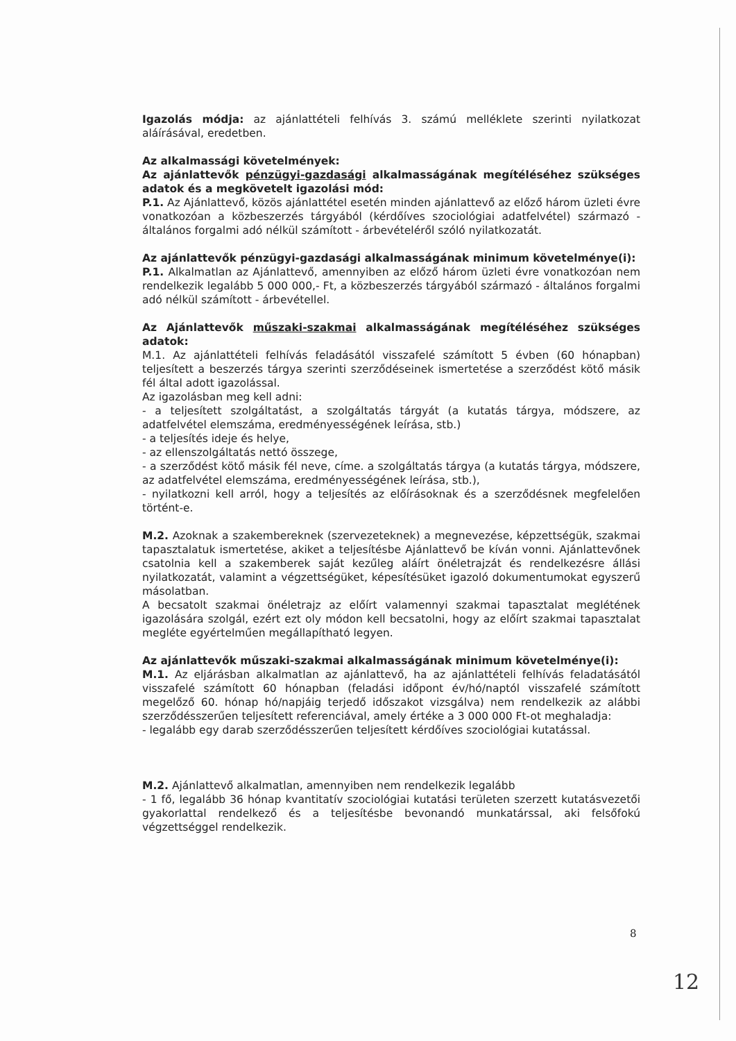Igazolás módja: az ajánlattételi felhívás 3. számú melléklete szerinti nyilatkozat aláírásával, eredetben.
Az alkalmassági követelmények:
Az ajánlattevők pénzügyi-gazdasági alkalmasságának megítéléséhez szükséges adatok és a megkövetelt igazolási mód:
P.1. Az Ajánlattevő, közös ajánlattétel esetén minden ajánlattevő az előző három üzleti évre vonatkozóan a közbeszerzés tárgyából (kérdőíves szociológiai adatfelvétel) származó - általános forgalmi adó nélkül számított - árbevételéről szóló nyilatkozatát.
Az ajánlattevők pénzügyi-gazdasági alkalmasságának minimum követelménye(i):
P.1. Alkalmatlan az Ajánlattevő, amennyiben az előző három üzleti évre vonatkozóan nem rendelkezik legalább 5 000 000,- Ft, a közbeszerzés tárgyából származó - általános forgalmi adó nélkül számított - árbevétellel.
Az Ajánlattevők műszaki-szakmai alkalmasságának megítéléséhez szükséges adatok:
M.1. Az ajánlattételi felhívás feladásától visszafelé számított 5 évben (60 hónapban) teljesített a beszerzés tárgya szerinti szerződéseinek ismertetése a szerződést kötő másik fél által adott igazolással.
Az igazolásban meg kell adni:
- a teljesített szolgáltatást, a szolgáltatás tárgyát (a kutatás tárgya, módszere, az adatfelvétel elemszáma, eredményességének leírása, stb.)
- a teljesítés ideje és helye,
- az ellenszolgáltatás nettó összege,
- a szerződést kötő másik fél neve, címe. a szolgáltatás tárgya (a kutatás tárgya, módszere, az adatfelvétel elemszáma, eredményességének leírása, stb.),
- nyilatkozni kell arról, hogy a teljesítés az előírásoknak és a szerződésnek megfelelően történt-e.
M.2. Azoknak a szakembereknek (szervezeteknek) a megnevezése, képzettségük, szakmai tapasztalatuk ismertetése, akiket a teljesítésbe Ajánlattevő be kíván vonni. Ajánlattevőnek csatolnia kell a szakemberek saját kezűleg aláírt önéletrajzát és rendelkezésre állási nyilatkozatát, valamint a végzettségüket, képesítésüket igazoló dokumentumokat egyszerű másolatban.
A becsatolt szakmai önéletrajz az előírt valamennyi szakmai tapasztalat meglétének igazolására szolgál, ezért ezt oly módon kell becsatolni, hogy az előírt szakmai tapasztalat megléte egyértelműen megállapítható legyen.
Az ajánlattevők műszaki-szakmai alkalmasságának minimum követelménye(i):
M.1. Az eljárásban alkalmatlan az ajánlattevő, ha az ajánlattételi felhívás feladatásától visszafelé számított 60 hónapban (feladási időpont év/hó/naptól visszafelé számított megelőző 60. hónap hó/napjáig terjedő időszakot vizsgálva) nem rendelkezik az alábbi szerződésszerűen teljesített referenciával, amely értéke a 3 000 000 Ft-ot meghaladja:
- legalább egy darab szerződésszerűen teljesített kérdőíves szociológiai kutatással.
M.2. Ajánlattevő alkalmatlan, amennyiben nem rendelkezik legalább
- 1 fő, legalább 36 hónap kvantitatív szociológiai kutatási területen szerzett kutatásvezetői gyakorlattal rendelkező és a teljesítésbe bevonandó munkatárssal, aki felsőfokú végzettséggel rendelkezik.
8
12